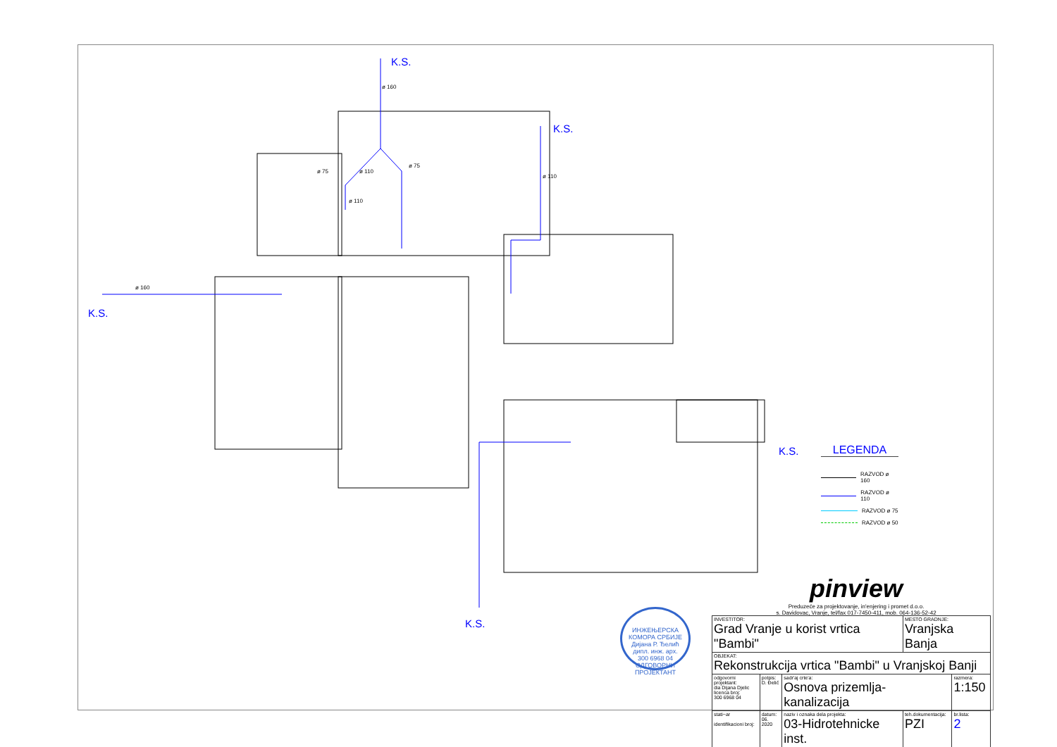K.S.
K.S.
K.S.
K.S.
K.S.
ø 160
ø 160
ø 110
ø 110
ø 75
ø 110
ø 75
LEGENDA
RAZVOD ø 160
RAZVOD ø 110
RAZVOD ø 75
RAZVOD ø 50
ИНЖЕЊЕРСКА КОМОРА СРБИЈЕ
Дијана Р. Ђелић
дипл. инж. арх.
300 6968 04
ОДГОВОРНИ ПРОЈЕКТАНТ
pinview
Preduzeće za projektovanje, in'enjering i promet d.o.o.
s. Davidovac, Vranje, tel/fax 017-7450-411, mob. 064-136-52-42
| INVESTITOR: Grad Vranje u korist vrtica "Bambi" | | | MESTO GRADNJE: Vranjska Banja | |
| OBJEKAT: Rekonstrukcija vrtica "Bambi" u Vranjskoj Banji | | | | |
| odgovorni projektant: dia Dijana Djelic licenca broj: 300 6968 04 | potpis: D. Đelić | sadr'aj crte'a: Osnova prizemlja-kanalizacija | | razmera: 1:150 |
| stati~ar identifikacioni broj: | datum: 06. 2020 | naziv i oznaka dela projekta: 03-Hidrotehnicke inst. | teh.dokumentacija: PZI | br.lista: 2 |